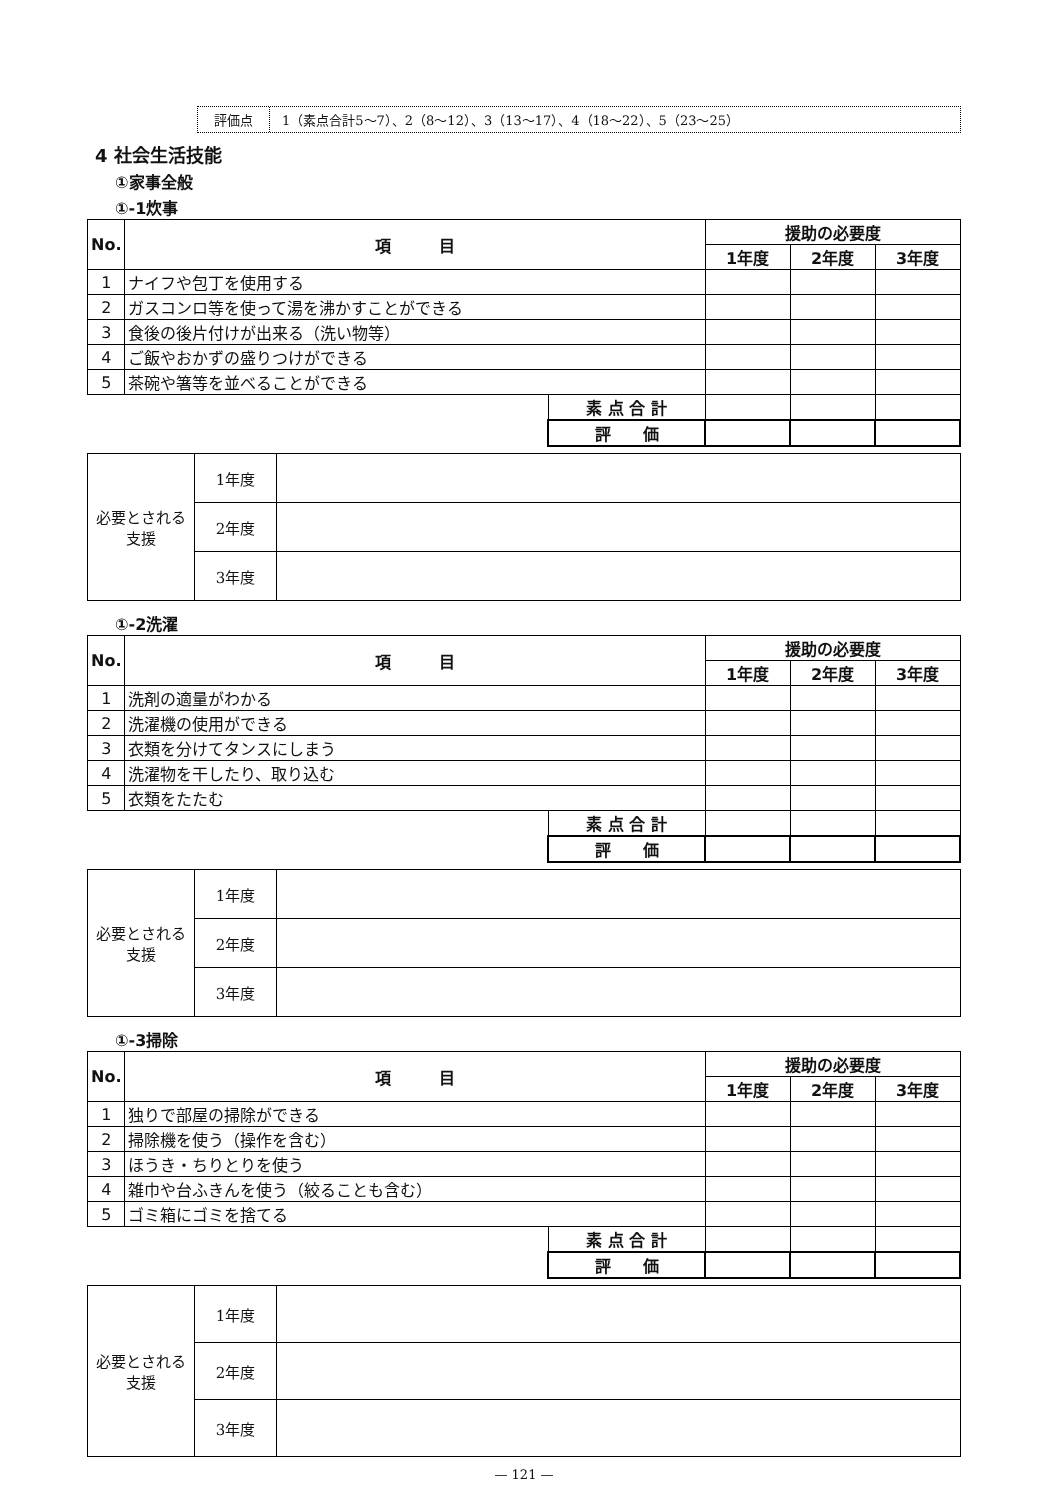評価点 1（素点合計5～7）、2（8～12）、3（13～17）、4（18～22）、5（23～25）
4 社会生活技能
①家事全般
①-1炊事
| No. | 項 目 | | 援助の必要度 | | |
| --- | --- | --- | --- | --- | --- |
| | | | 1年度 | 2年度 | 3年度 |
| 1 | ナイフや包丁を使用する | | | | |
| 2 | ガスコンロ等を使って湯を沸かすことができる | | | | |
| 3 | 食後の後片付けが出来る（洗い物等） | | | | |
| 4 | ご飯やおかずの盛りつけができる | | | | |
| 5 | 茶碗や箸等を並べることができる | | | | |
| | | 素 点 合 計 | | | |
| | | 評 価 | | | |
| 必要とされる支援 | 1年度 | |
| | 2年度 | |
| | 3年度 | |
①-2洗濯
| No. | 項 目 | | 援助の必要度 | | |
| --- | --- | --- | --- | --- | --- |
| | | | 1年度 | 2年度 | 3年度 |
| 1 | 洗剤の適量がわかる | | | | |
| 2 | 洗濯機の使用ができる | | | | |
| 3 | 衣類を分けてタンスにしまう | | | | |
| 4 | 洗濯物を干したり、取り込む | | | | |
| 5 | 衣類をたたむ | | | | |
| | | 素 点 合 計 | | | |
| | | 評 価 | | | |
| 必要とされる支援 | 1年度 | |
| | 2年度 | |
| | 3年度 | |
①-3掃除
| No. | 項 目 | | 援助の必要度 | | |
| --- | --- | --- | --- | --- | --- |
| | | | 1年度 | 2年度 | 3年度 |
| 1 | 独りで部屋の掃除ができる | | | | |
| 2 | 掃除機を使う（操作を含む） | | | | |
| 3 | ほうき・ちりとりを使う | | | | |
| 4 | 雑巾や台ふきんを使う（絞ることも含む） | | | | |
| 5 | ゴミ箱にゴミを捨てる | | | | |
| | | 素 点 合 計 | | | |
| | | 評 価 | | | |
| 必要とされる支援 | 1年度 | |
| | 2年度 | |
| | 3年度 | |
— 121 —